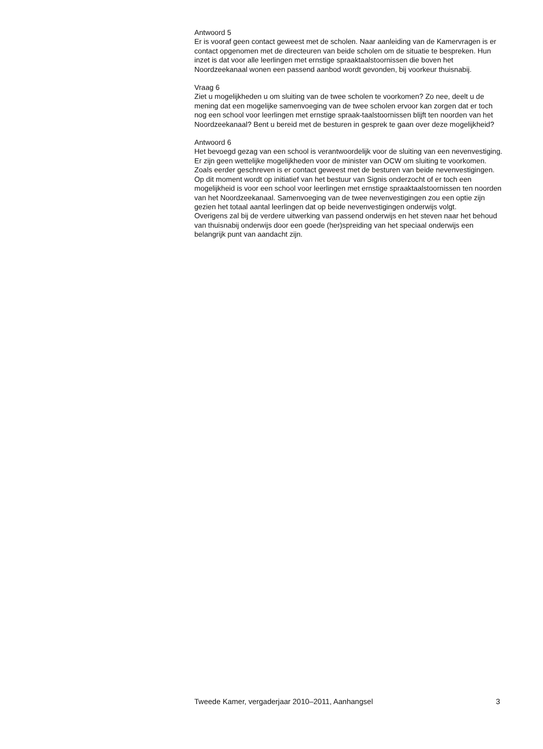Antwoord 5
Er is vooraf geen contact geweest met de scholen. Naar aanleiding van de Kamervragen is er contact opgenomen met de directeuren van beide scholen om de situatie te bespreken. Hun inzet is dat voor alle leerlingen met ernstige spraaktaalstoornissen die boven het Noordzeekanaal wonen een passend aanbod wordt gevonden, bij voorkeur thuisnabij.
Vraag 6
Ziet u mogelijkheden u om sluiting van de twee scholen te voorkomen? Zo nee, deelt u de mening dat een mogelijke samenvoeging van de twee scholen ervoor kan zorgen dat er toch nog een school voor leerlingen met ernstige spraak-taalstoornissen blijft ten noorden van het Noordzeekanaal? Bent u bereid met de besturen in gesprek te gaan over deze mogelijkheid?
Antwoord 6
Het bevoegd gezag van een school is verantwoordelijk voor de sluiting van een nevenvestiging. Er zijn geen wettelijke mogelijkheden voor de minister van OCW om sluiting te voorkomen. Zoals eerder geschreven is er contact geweest met de besturen van beide nevenvestigingen.
Op dit moment wordt op initiatief van het bestuur van Signis onderzocht of er toch een mogelijkheid is voor een school voor leerlingen met ernstige spraaktaalstoornissen ten noorden van het Noordzeekanaal. Samenvoeging van de twee nevenvestigingen zou een optie zijn gezien het totaal aantal leerlingen dat op beide nevenvestigingen onderwijs volgt.
Overigens zal bij de verdere uitwerking van passend onderwijs en het steven naar het behoud van thuisnabij onderwijs door een goede (her)spreiding van het speciaal onderwijs een belangrijk punt van aandacht zijn.
Tweede Kamer, vergaderjaar 2010–2011, Aanhangsel 3